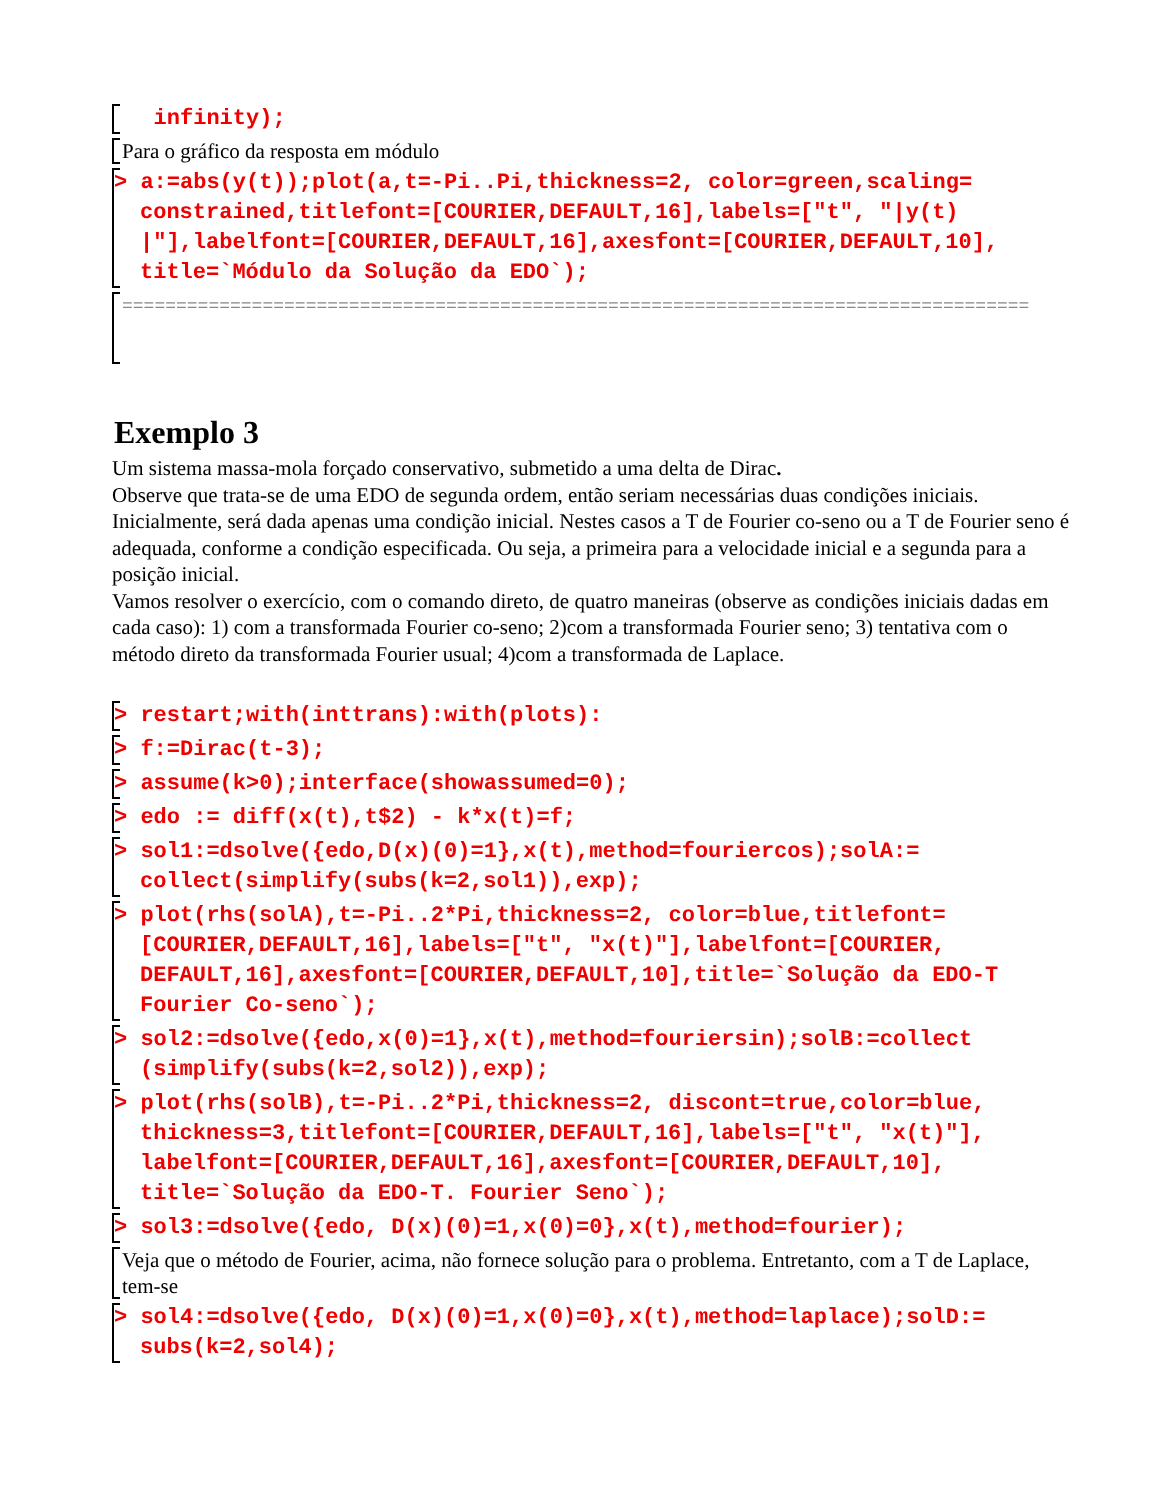infinity);
Para o gráfico da resposta em módulo
> a:=abs(y(t));plot(a,t=-Pi..Pi,thickness=2, color=green,scaling= constrained,titlefont=[COURIER,DEFAULT,16],labels=["t", "|y(t) |"],labelfont=[COURIER,DEFAULT,16],axesfont=[COURIER,DEFAULT,10], title=`Módulo da Solução da EDO`);
====================================================================================
Exemplo 3
Um sistema massa-mola forçado conservativo, submetido a uma delta de Dirac.
Observe que trata-se de uma EDO de segunda ordem, então seriam necessárias duas condições iniciais. Inicialmente, será dada apenas uma condição inicial. Nestes casos a T de Fourier co-seno ou a T de Fourier seno é adequada, conforme a condição especificada. Ou seja, a primeira para a velocidade inicial e a segunda para a posição inicial.
Vamos resolver o exercício, com o comando direto, de quatro maneiras (observe as condições iniciais dadas em cada caso): 1) com a transformada Fourier co-seno; 2)com a transformada Fourier seno; 3) tentativa com o método direto da transformada Fourier usual; 4)com a transformada de Laplace.
> restart;with(inttrans):with(plots):
> f:=Dirac(t-3);
> assume(k>0);interface(showassumed=0);
> edo := diff(x(t),t$2) - k*x(t)=f;
> sol1:=dsolve({edo,D(x)(0)=1},x(t),method=fouriercos);solA:= collect(simplify(subs(k=2,sol1)),exp);
> plot(rhs(solA),t=-Pi..2*Pi,thickness=2, color=blue,titlefont= [COURIER,DEFAULT,16],labels=["t", "x(t)"],labelfont=[COURIER, DEFAULT,16],axesfont=[COURIER,DEFAULT,10],title=`Solução da EDO-T Fourier Co-seno`);
> sol2:=dsolve({edo,x(0)=1},x(t),method=fouriersin);solB:=collect (simplify(subs(k=2,sol2)),exp);
> plot(rhs(solB),t=-Pi..2*Pi,thickness=2, discont=true,color=blue, thickness=3,titlefont=[COURIER,DEFAULT,16],labels=["t", "x(t)"], labelfont=[COURIER,DEFAULT,16],axesfont=[COURIER,DEFAULT,10], title=`Solução da EDO-T. Fourier Seno`);
> sol3:=dsolve({edo, D(x)(0)=1,x(0)=0},x(t),method=fourier);
Veja que o método de Fourier, acima, não fornece solução para o problema. Entretanto, com a T de Laplace, tem-se
> sol4:=dsolve({edo, D(x)(0)=1,x(0)=0},x(t),method=laplace);solD:= subs(k=2,sol4);